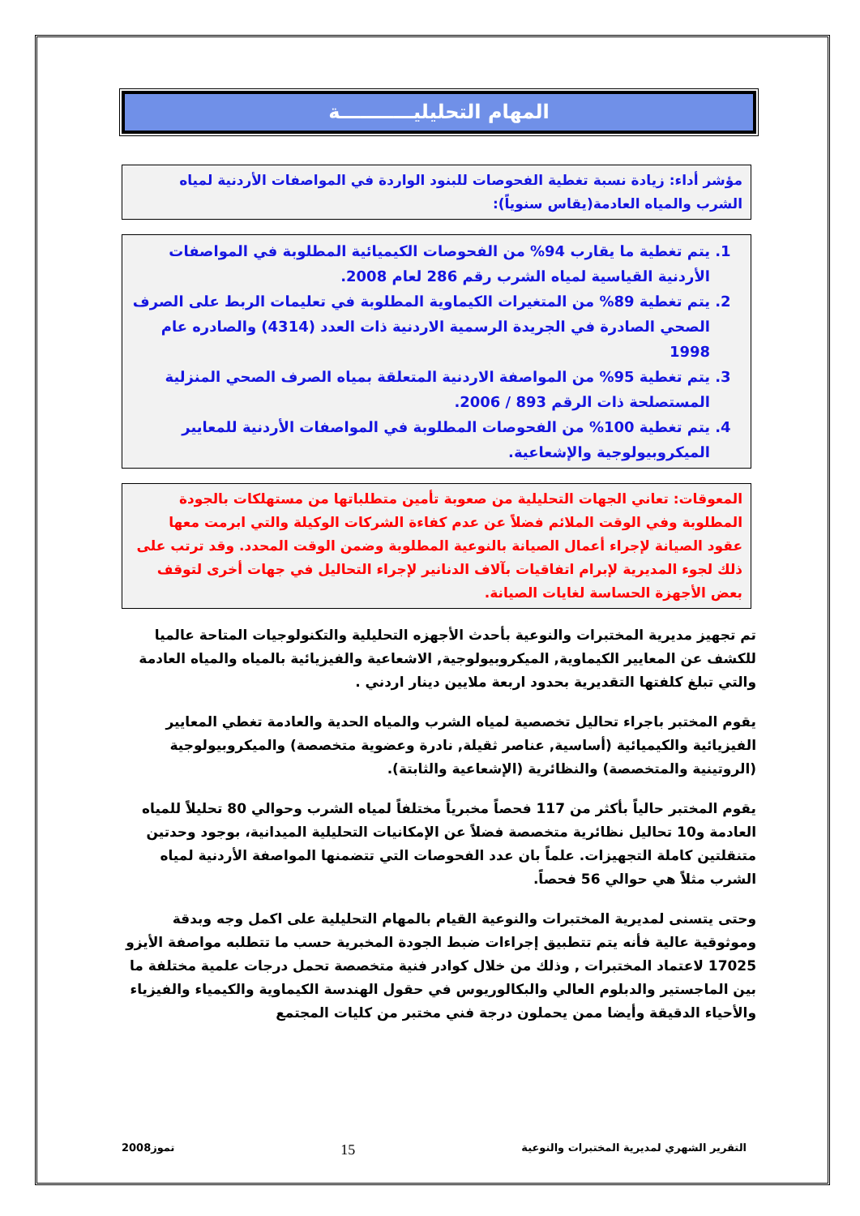المهام التحليليـــــــــــة
مؤشر أداء: زيادة نسبة تغطية الفحوصات للبنود الواردة في المواصفات الأردنية لمياه الشرب والمياه العادمة(يقاس سنوياً):
1. يتم تغطية ما يقارب 94% من الفحوصات الكيميائية المطلوبة في المواصفات الأردنية القياسية لمياه الشرب رقم 286 لعام 2008.
2. يتم تغطية 89% من المتغيرات الكيماوية المطلوبة في تعليمات الربط على الصرف الصحي الصادرة في الجريدة الرسمية الاردنية ذات العدد (4314) والصادره عام 1998
3. يتم تغطية 95% من المواصفة الاردنية المتعلقة بمياه الصرف الصحي المنزلية المستصلحة ذات الرقم 893 / 2006.
4. يتم تغطية 100% من الفحوصات المطلوبة في المواصفات الأردنية للمعايير الميكروبيولوجية والإشعاعية.
المعوقات: تعاني الجهات التحليلية من صعوبة تأمين متطلباتها من مستهلكات بالجودة المطلوبة وفي الوقت الملائم فضلاً عن عدم كفاءة الشركات الوكيلة والتي ابرمت معها عقود الصيانة لإجراء أعمال الصيانة بالنوعية المطلوبة وضمن الوقت المحدد. وقد ترتب على ذلك لجوء المديرية لإبرام اتفاقيات بآلاف الدنانير لإجراء التحاليل في جهات أخرى لتوقف بعض الأجهزة الحساسة لغايات الصيانة.
تم تجهيز مديرية المختبرات والنوعية بأحدث الأجهزه التحليلية والتكنولوجيات المتاحة عالميا للكشف عن المعايير الكيماوية, الميكروبيولوجية, الاشعاعية والفيزيائية بالمياه والمياه العادمة والتي تبلغ كلفتها التقديرية بحدود اربعة ملايين دينار اردني .
يقوم المختبر باجراء تحاليل تخصصية لمياه الشرب والمياه الحدية والعادمة تغطي المعايير الفيزيائية والكيميائية (أساسية, عناصر ثقيلة, نادرة وعضوية متخصصة) والميكروبيولوجية (الروتينية والمتخصصة) والنظائرية (الإشعاعية والثابتة).
يقوم المختبر حالياً بأكثر من 117 فحصاً مخبرياً مختلفاً لمياه الشرب وحوالي 80 تحليلاً للمياه العادمة و10 تحاليل نظائرية متخصصة فضلاً عن الإمكانيات التحليلية الميدانية، بوجود وحدتين متنقلتين كاملة التجهيزات. علماً بان عدد الفحوصات التي تتضمنها المواصفة الأردنية لمياه الشرب مثلاً هي حوالي 56 فحصاً.
وحتى يتسنى لمديرية المختبرات والنوعية القيام بالمهام التحليلية على اكمل وجه وبدقة وموثوقية عالية فأنه يتم تتطبيق إجراءات ضبط الجودة المخبرية حسب ما تتطلبه مواصفة الأيزو 17025 لاعتماد المختبرات , وذلك من خلال كوادر فنية متخصصة تحمل درجات علمية مختلفة ما بين الماجستير والدبلوم العالي والبكالوريوس في حقول الهندسة الكيماوية والكيمياء والفيزياء والأحياء الدقيقة وأيضا ممن يحملون درجة فني مختبر من كليات المجتمع
التقرير الشهري لمديرية المختبرات والنوعية 15 تموز2008